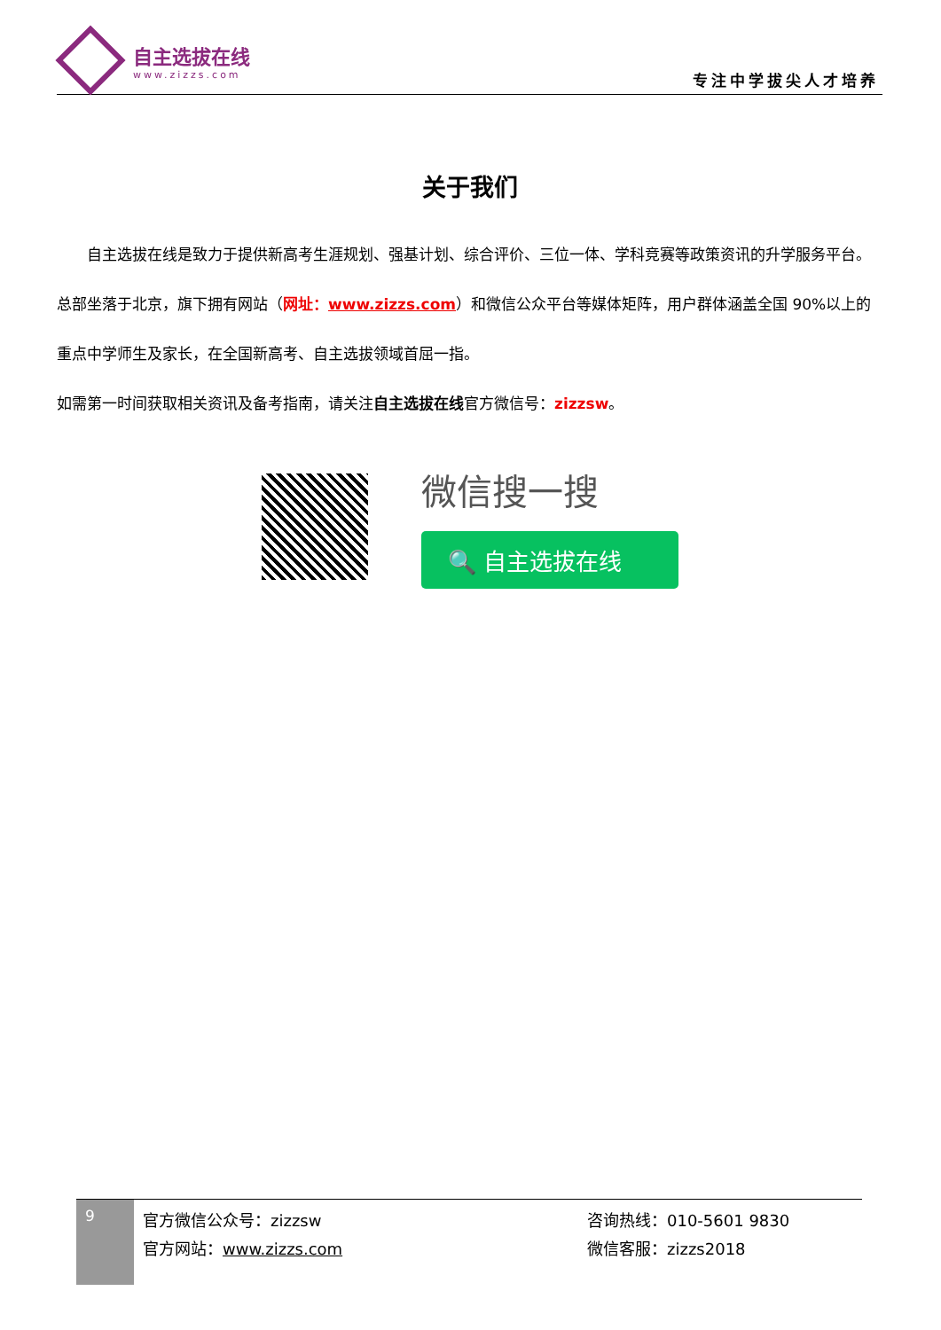自主选拔在线
www.zizzs.com
专注中学拔尖人才培养
关于我们
自主选拔在线是致力于提供新高考生涯规划、强基计划、综合评价、三位一体、学科竞赛等政策资讯的升学服务平台。总部坐落于北京，旗下拥有网站（网址：www.zizzs.com）和微信公众平台等媒体矩阵，用户群体涵盖全国 90%以上的重点中学师生及家长，在全国新高考、自主选拔领域首屈一指。
如需第一时间获取相关资讯及备考指南，请关注自主选拔在线官方微信号：zizzsw。
微信搜一搜
🔍 自主选拔在线
9
官方微信公众号：zizzsw
官方网站：www.zizzs.com
咨询热线：010-5601 9830
微信客服：zizzs2018